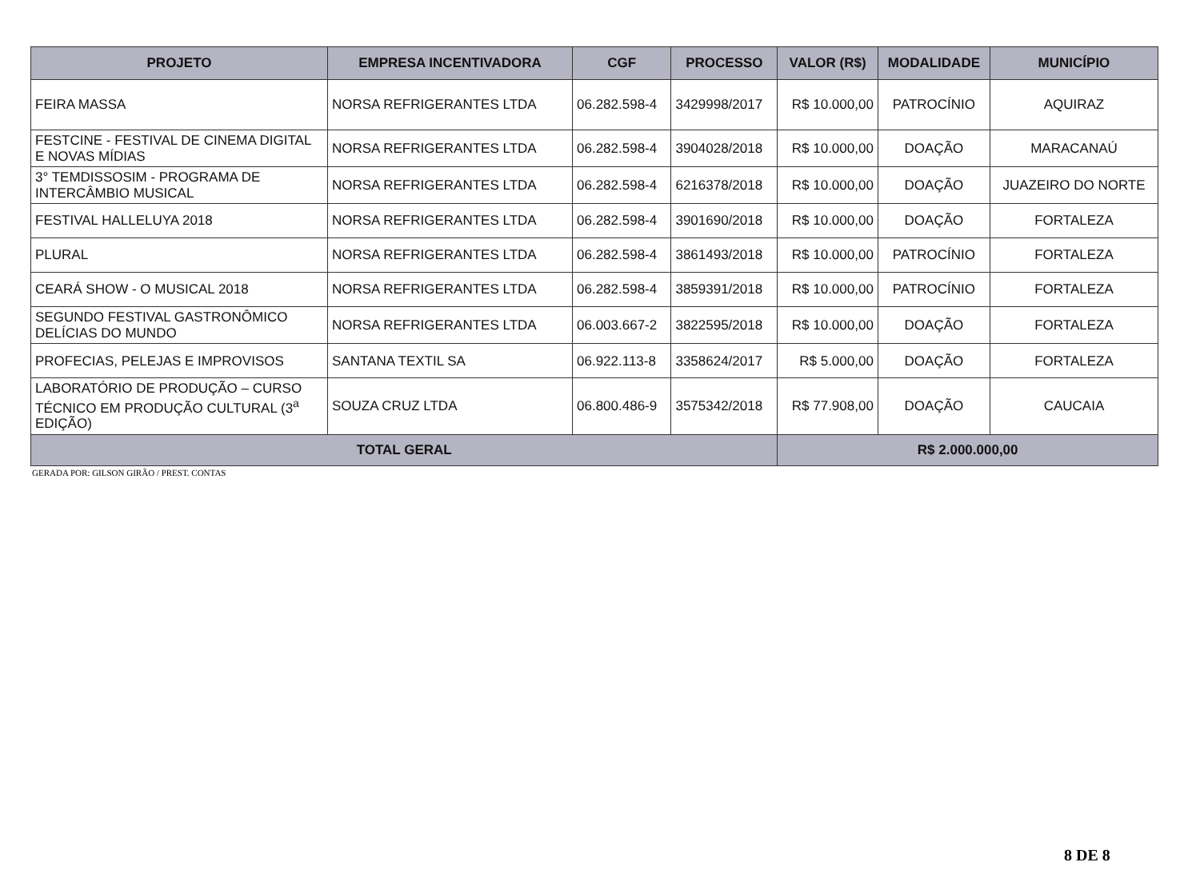| PROJETO | EMPRESA INCENTIVADORA | CGF | PROCESSO | VALOR (R$) | MODALIDADE | MUNICÍPIO |
| --- | --- | --- | --- | --- | --- | --- |
| FEIRA MASSA | NORSA REFRIGERANTES LTDA | 06.282.598-4 | 3429998/2017 | R$ 10.000,00 | PATROCÍNIO | AQUIRAZ |
| FESTCINE - FESTIVAL DE CINEMA DIGITAL E NOVAS MÍDIAS | NORSA REFRIGERANTES LTDA | 06.282.598-4 | 3904028/2018 | R$ 10.000,00 | DOAÇÃO | MARACANAÚ |
| 3° TEMDISSOSIM - PROGRAMA DE INTERCÂMBIO MUSICAL | NORSA REFRIGERANTES LTDA | 06.282.598-4 | 6216378/2018 | R$ 10.000,00 | DOAÇÃO | JUAZEIRO DO NORTE |
| FESTIVAL HALLELUYA 2018 | NORSA REFRIGERANTES LTDA | 06.282.598-4 | 3901690/2018 | R$ 10.000,00 | DOAÇÃO | FORTALEZA |
| PLURAL | NORSA REFRIGERANTES LTDA | 06.282.598-4 | 3861493/2018 | R$ 10.000,00 | PATROCÍNIO | FORTALEZA |
| CEARÁ SHOW - O MUSICAL 2018 | NORSA REFRIGERANTES LTDA | 06.282.598-4 | 3859391/2018 | R$ 10.000,00 | PATROCÍNIO | FORTALEZA |
| SEGUNDO FESTIVAL GASTRONÔMICO DELÍCIAS DO MUNDO | NORSA REFRIGERANTES LTDA | 06.003.667-2 | 3822595/2018 | R$ 10.000,00 | DOAÇÃO | FORTALEZA |
| PROFECIAS, PELEJAS E IMPROVISOS | SANTANA TEXTIL SA | 06.922.113-8 | 3358624/2017 | R$ 5.000,00 | DOAÇÃO | FORTALEZA |
| LABORATÓRIO DE PRODUÇÃO – CURSO TÉCNICO EM PRODUÇÃO CULTURAL (3<sup>a</sup> EDIÇÃO) | SOUZA CRUZ LTDA | 06.800.486-9 | 3575342/2018 | R$ 77.908,00 | DOAÇÃO | CAUCAIA |
| TOTAL GERAL | | | | R$ 2.000.000,00 | | |
GERADA POR: GILSON GIRÃO / PREST. CONTAS
8 DE 8